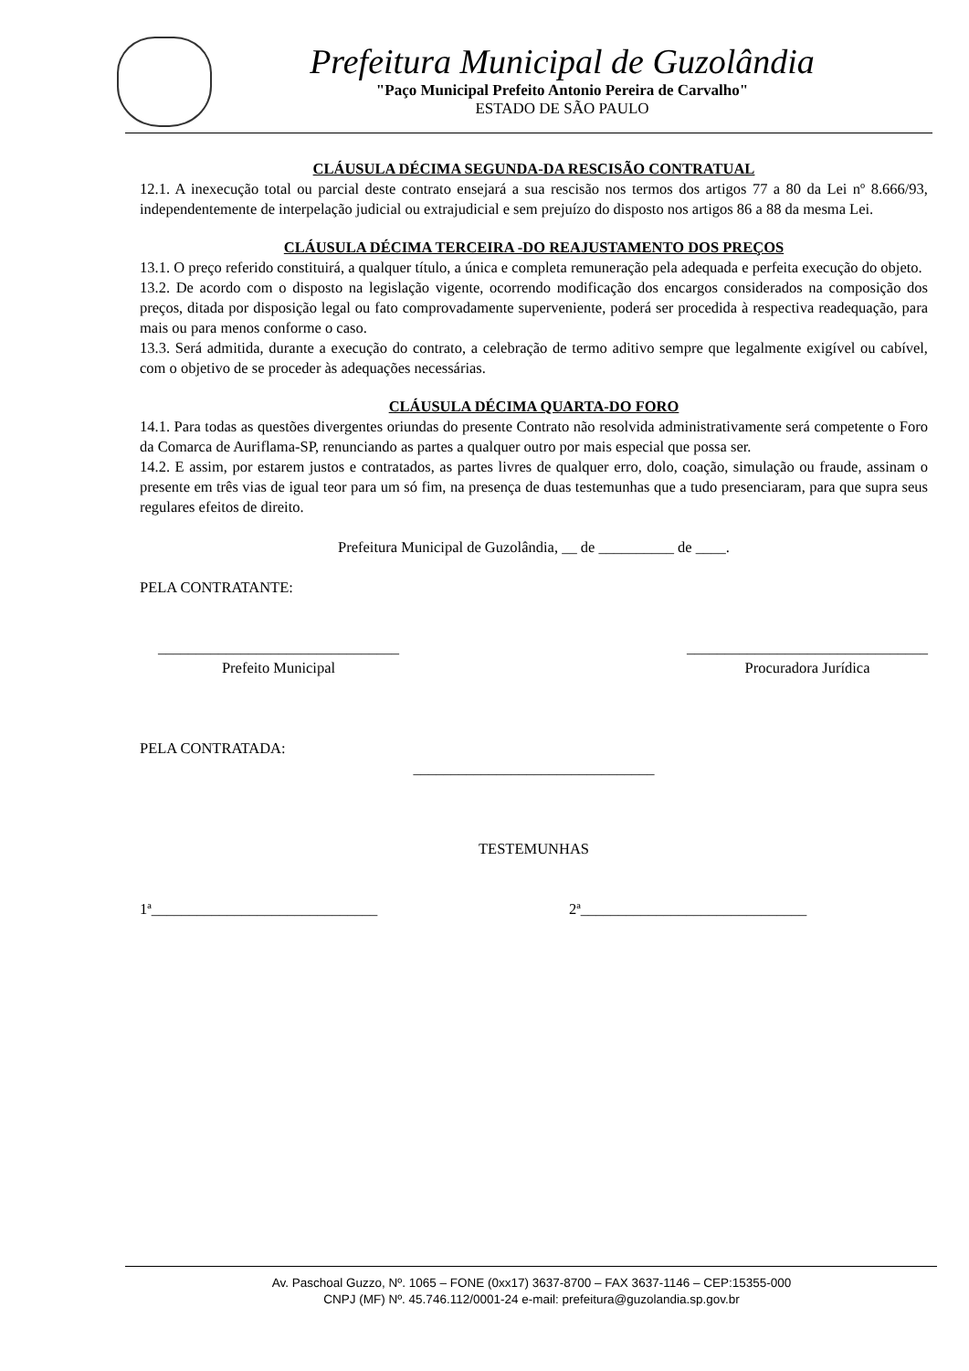Prefeitura Municipal de Guzolândia
"Paço Municipal Prefeito Antonio Pereira de Carvalho"
ESTADO DE SÃO PAULO
CLÁUSULA DÉCIMA SEGUNDA-DA RESCISÃO CONTRATUAL
12.1. A inexecução total ou parcial deste contrato ensejará a sua rescisão nos termos dos artigos 77 a 80 da Lei nº 8.666/93, independentemente de interpelação judicial ou extrajudicial e sem prejuízo do disposto nos artigos 86 a 88 da mesma Lei.
CLÁUSULA DÉCIMA TERCEIRA -DO REAJUSTAMENTO DOS PREÇOS
13.1. O preço referido constituirá, a qualquer título, a única e completa remuneração pela adequada e perfeita execução do objeto.
13.2. De acordo com o disposto na legislação vigente, ocorrendo modificação dos encargos considerados na composição dos preços, ditada por disposição legal ou fato comprovadamente superveniente, poderá ser procedida à respectiva readequação, para mais ou para menos conforme o caso.
13.3. Será admitida, durante a execução do contrato, a celebração de termo aditivo sempre que legalmente exigível ou cabível, com o objetivo de se proceder às adequações necessárias.
CLÁUSULA DÉCIMA QUARTA-DO FORO
14.1. Para todas as questões divergentes oriundas do presente Contrato não resolvida administrativamente será competente o Foro da Comarca de Auriflama-SP, renunciando as partes a qualquer outro por mais especial que possa ser.
14.2. E assim, por estarem justos e contratados, as partes livres de qualquer erro, dolo, coação, simulação ou fraude, assinam o presente em três vias de igual teor para um só fim, na presença de duas testemunhas que a tudo presenciaram, para que supra seus regulares efeitos de direito.
Prefeitura Municipal de Guzolândia, __ de __________ de ____.
PELA CONTRATANTE:
________________________________
Prefeito Municipal
________________________________
Procuradora Jurídica
PELA CONTRATADA:
________________________________
TESTEMUNHAS
1ª______________________________ 2ª______________________________
Av. Paschoal Guzzo, Nº. 1065 – FONE (0xx17) 3637-8700 – FAX 3637-1146 – CEP:15355-000
CNPJ (MF) Nº. 45.746.112/0001-24 e-mail: prefeitura@guzolandia.sp.gov.br